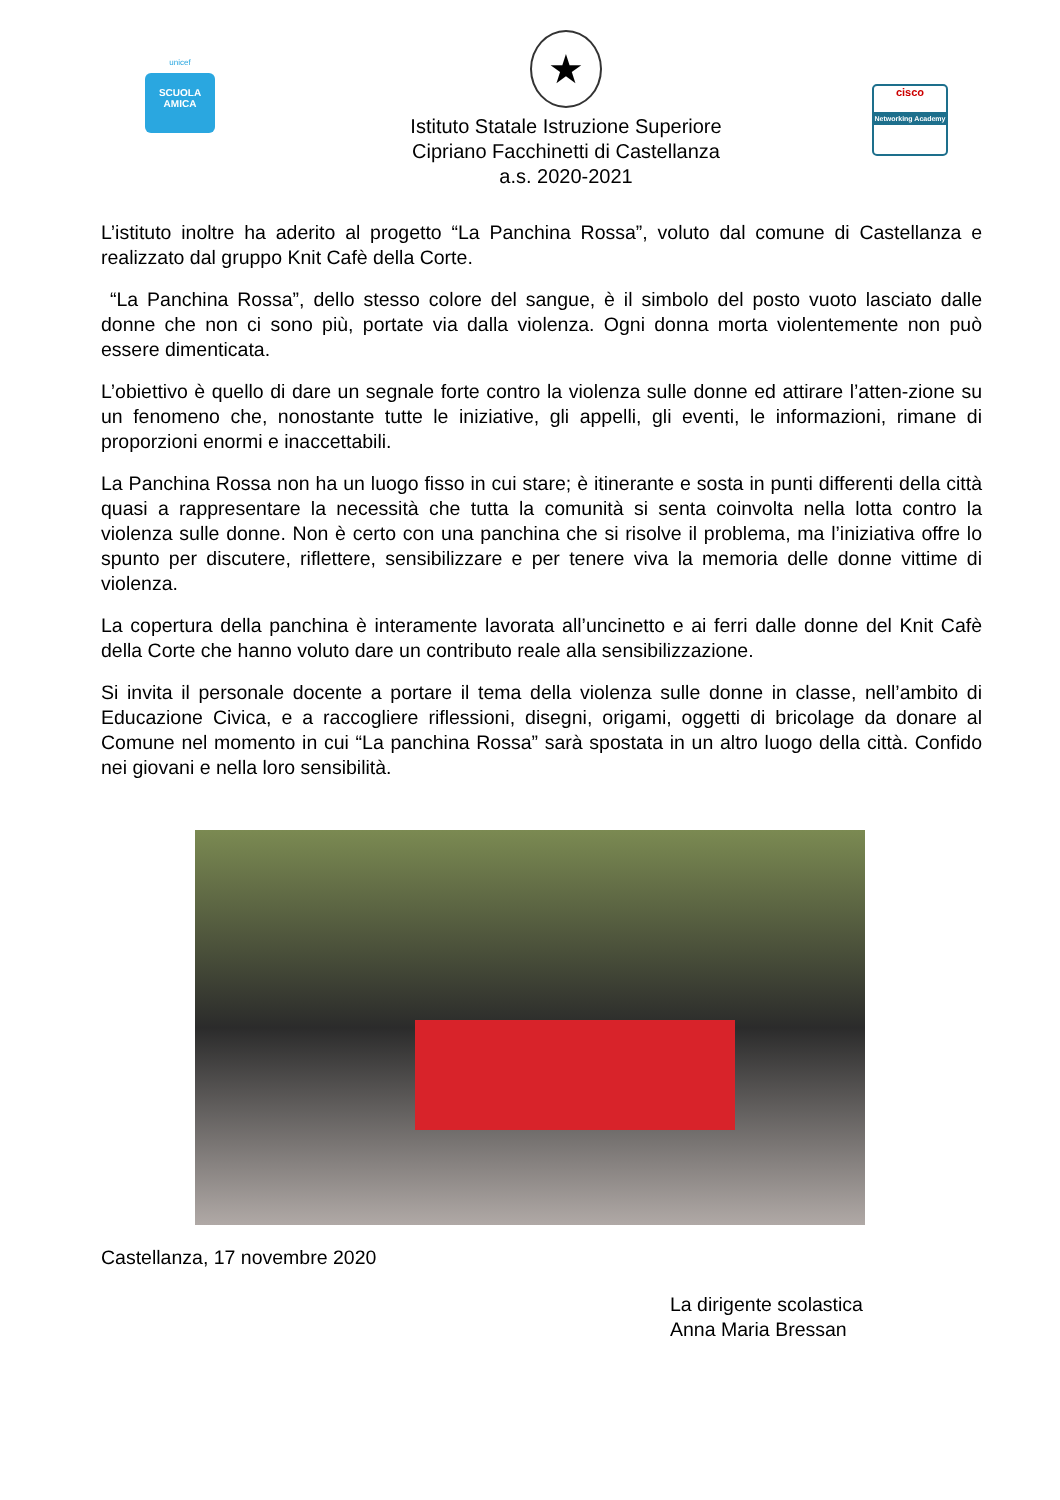unicef
SCUOLA AMICA
★
Istituto Statale Istruzione Superiore
Cipriano Facchinetti di Castellanza
a.s. 2020-2021
cisco
Networking Academy
L’istituto inoltre ha aderito al progetto “La Panchina Rossa”, voluto dal comune di Castellanza e realizzato dal gruppo Knit Cafè della Corte.
“La Panchina Rossa”, dello stesso colore del sangue, è il simbolo del posto vuoto lasciato dalle donne che non ci sono più, portate via dalla violenza. Ogni donna morta violentemente non può essere dimenticata.
L’obiettivo è quello di dare un segnale forte contro la violenza sulle donne ed attirare l’atten-zione su un fenomeno che, nonostante tutte le iniziative, gli appelli, gli eventi, le informazioni, rimane di proporzioni enormi e inaccettabili.
La Panchina Rossa non ha un luogo fisso in cui stare; è itinerante e sosta in punti differenti della città quasi a rappresentare la necessità che tutta la comunità si senta coinvolta nella lotta contro la violenza sulle donne. Non è certo con una panchina che si risolve il problema, ma l’iniziativa offre lo spunto per discutere, riflettere, sensibilizzare e per tenere viva la memoria delle donne vittime di violenza.
La copertura della panchina è interamente lavorata all’uncinetto e ai ferri dalle donne del Knit Cafè della Corte che hanno voluto dare un contributo reale alla sensibilizzazione.
Si invita il personale docente a portare il tema della violenza sulle donne in classe, nell’ambito di Educazione Civica, e a raccogliere riflessioni, disegni, origami, oggetti di bricolage da donare al Comune nel momento in cui “La panchina Rossa” sarà spostata in un altro luogo della città. Confido nei giovani e nella loro sensibilità.
Castellanza, 17 novembre 2020
La dirigente scolastica
Anna Maria Bressan